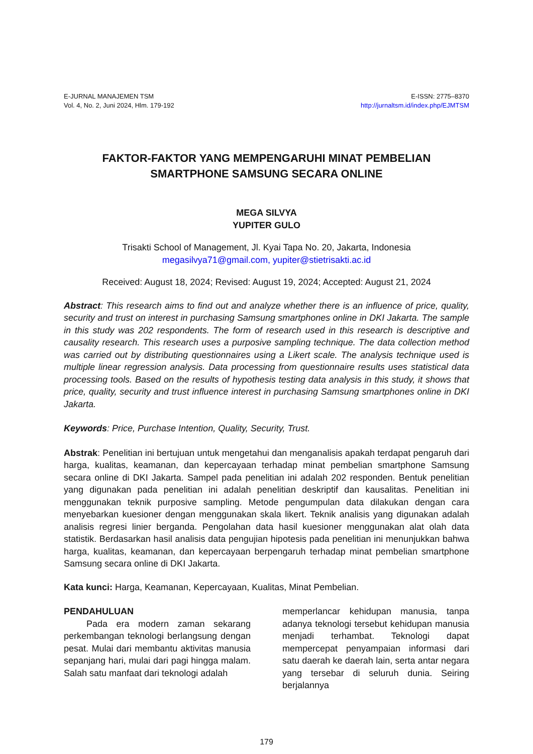E-JURNAL MANAJEMEN TSM
Vol. 4, No. 2, Juni 2024, Hlm. 179-192
E-ISSN: 2775–8370
http://jurnaltsm.id/index.php/EJMTSM
FAKTOR-FAKTOR YANG MEMPENGARUHI MINAT PEMBELIAN
SMARTPHONE SAMSUNG SECARA ONLINE
MEGA SILVYA
YUPITER GULO
Trisakti School of Management, Jl. Kyai Tapa No. 20, Jakarta, Indonesia
megasilvya71@gmail.com, yupiter@stietrisakti.ac.id
Received: August 18, 2024; Revised: August 19, 2024; Accepted: August 21, 2024
Abstract: This research aims to find out and analyze whether there is an influence of price, quality, security and trust on interest in purchasing Samsung smartphones online in DKI Jakarta. The sample in this study was 202 respondents. The form of research used in this research is descriptive and causality research. This research uses a purposive sampling technique. The data collection method was carried out by distributing questionnaires using a Likert scale. The analysis technique used is multiple linear regression analysis. Data processing from questionnaire results uses statistical data processing tools. Based on the results of hypothesis testing data analysis in this study, it shows that price, quality, security and trust influence interest in purchasing Samsung smartphones online in DKI Jakarta.
Keywords: Price, Purchase Intention, Quality, Security, Trust.
Abstrak: Penelitian ini bertujuan untuk mengetahui dan menganalisis apakah terdapat pengaruh dari harga, kualitas, keamanan, dan kepercayaan terhadap minat pembelian smartphone Samsung secara online di DKI Jakarta. Sampel pada penelitian ini adalah 202 responden. Bentuk penelitian yang digunakan pada penelitian ini adalah penelitian deskriptif dan kausalitas. Penelitian ini menggunakan teknik purposive sampling. Metode pengumpulan data dilakukan dengan cara menyebarkan kuesioner dengan menggunakan skala likert. Teknik analisis yang digunakan adalah analisis regresi linier berganda. Pengolahan data hasil kuesioner menggunakan alat olah data statistik. Berdasarkan hasil analisis data pengujian hipotesis pada penelitian ini menunjukkan bahwa harga, kualitas, keamanan, dan kepercayaan berpengaruh terhadap minat pembelian smartphone Samsung secara online di DKI Jakarta.
Kata kunci: Harga, Keamanan, Kepercayaan, Kualitas, Minat Pembelian.
PENDAHULUAN
   Pada era modern zaman sekarang perkembangan teknologi berlangsung dengan pesat. Mulai dari membantu aktivitas manusia sepanjang hari, mulai dari pagi hingga malam. Salah satu manfaat dari teknologi adalah
memperlancar kehidupan manusia, tanpa adanya teknologi tersebut kehidupan manusia menjadi terhambat. Teknologi dapat mempercepat penyampaian informasi dari satu daerah ke daerah lain, serta antar negara yang tersebar di seluruh dunia. Seiring berjalannya
179